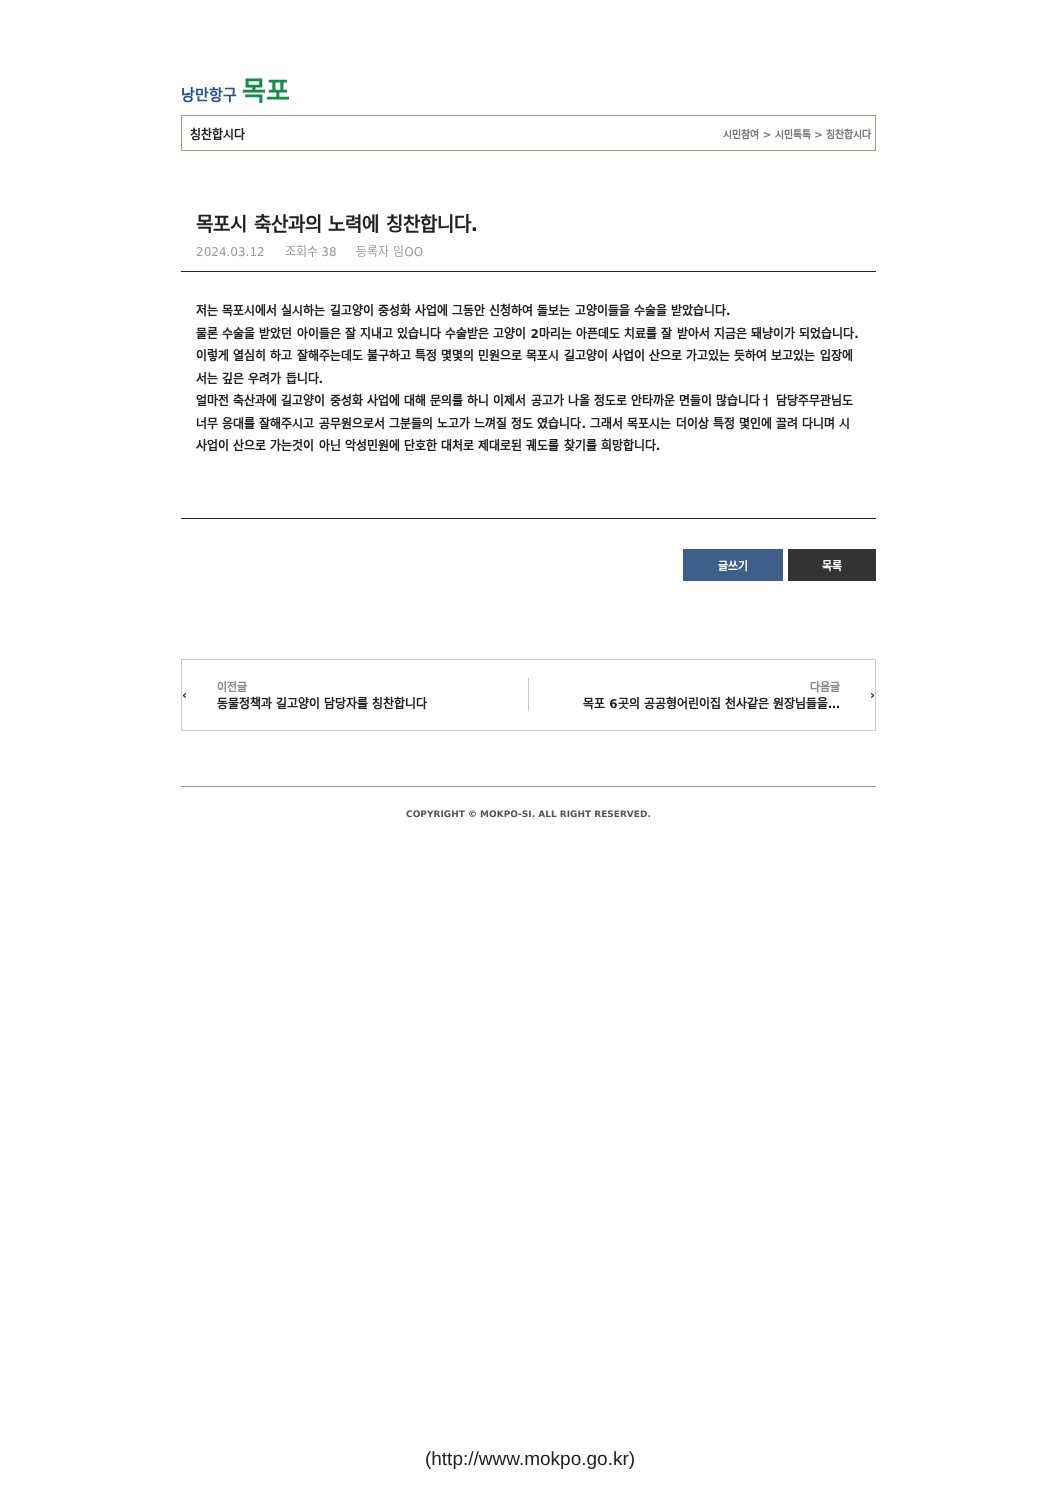낭만항구 목포
칭찬합시다 시민참여 > 시민톡톡 > 칭찬합시다
목포시 축산과의 노력에 칭찬합니다.
2024.03.12 조회수 38 등록자 임OO
저는 목포시에서 실시하는 길고양이 중성화 사업에 그동안 신청하여 돌보는 고양이들을 수술을 받았습니다.
물론 수술을 받았던 아이들은 잘 지내고 있습니다 수술받은 고양이 2마리는 아픈데도 치료를 잘 받아서 지금은 돼냥이가 되었습니다.
이렇게 열심히 하고 잘해주는데도 불구하고 특정 몇몇의 민원으로 목포시 길고양이 사업이 산으로 가고있는 듯하여 보고있는 입장에서는 깊은 우려가 듭니다.
얼마전 축산과에 길고양이 중성화 사업에 대해 문의를 하니 이제서 공고가 나올 정도로 안타까운 면들이 많습니다ㅓ 담당주무관님도 너무 응대를 잘해주시고 공무원으로서 그분들의 노고가 느껴질 정도 였습니다. 그래서 목포시는 더이상 특정 몇인에 끌려 다니며 시 사업이 산으로 가는것이 아닌 악성민원에 단호한 대처로 제대로된 궤도를 찾기를 희망합니다.
글쓰기 목록
‹
이전글
동물정책과 길고양이 담당자를 칭찬합니다
다음글
목포 6곳의 공공형어린이집 천사같은 원장님들을…
›
COPYRIGHT © MOKPO-SI. ALL RIGHT RESERVED.
(http://www.mokpo.go.kr)